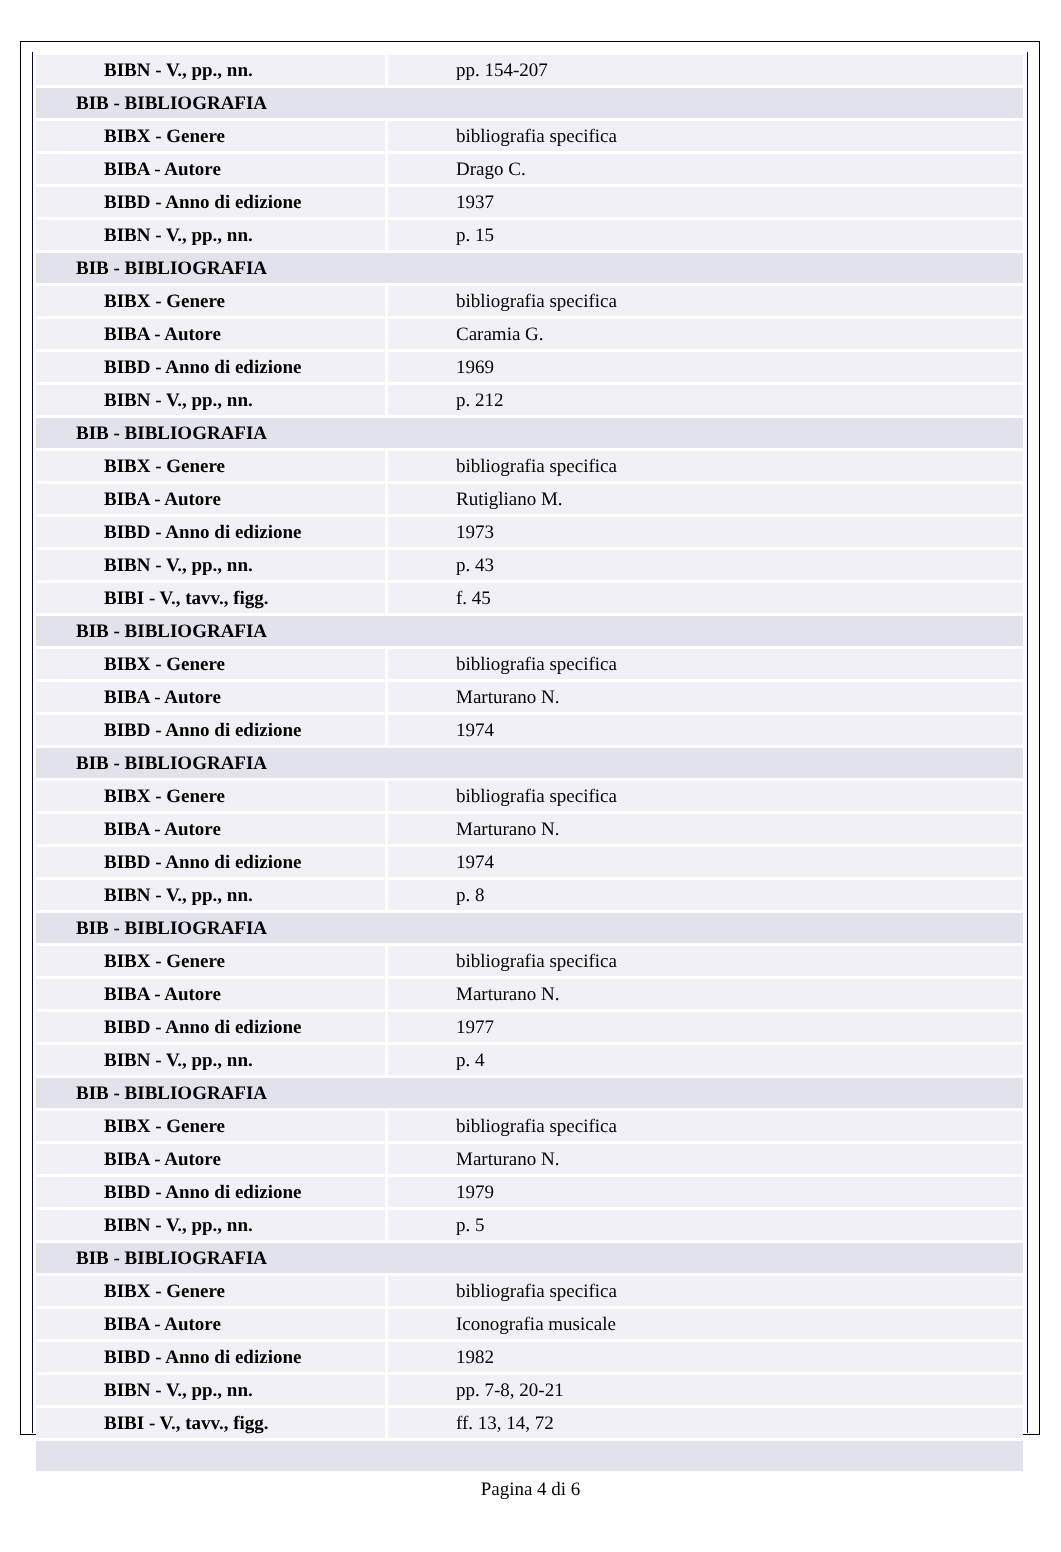| BIBN - V., pp., nn. | pp. 154-207 |
| BIB - BIBLIOGRAFIA | |
| BIBX - Genere | bibliografia specifica |
| BIBA - Autore | Drago C. |
| BIBD - Anno di edizione | 1937 |
| BIBN - V., pp., nn. | p. 15 |
| BIB - BIBLIOGRAFIA | |
| BIBX - Genere | bibliografia specifica |
| BIBA - Autore | Caramia G. |
| BIBD - Anno di edizione | 1969 |
| BIBN - V., pp., nn. | p. 212 |
| BIB - BIBLIOGRAFIA | |
| BIBX - Genere | bibliografia specifica |
| BIBA - Autore | Rutigliano M. |
| BIBD - Anno di edizione | 1973 |
| BIBN - V., pp., nn. | p. 43 |
| BIBI - V., tavv., figg. | f. 45 |
| BIB - BIBLIOGRAFIA | |
| BIBX - Genere | bibliografia specifica |
| BIBA - Autore | Marturano N. |
| BIBD - Anno di edizione | 1974 |
| BIB - BIBLIOGRAFIA | |
| BIBX - Genere | bibliografia specifica |
| BIBA - Autore | Marturano N. |
| BIBD - Anno di edizione | 1974 |
| BIBN - V., pp., nn. | p. 8 |
| BIB - BIBLIOGRAFIA | |
| BIBX - Genere | bibliografia specifica |
| BIBA - Autore | Marturano N. |
| BIBD - Anno di edizione | 1977 |
| BIBN - V., pp., nn. | p. 4 |
| BIB - BIBLIOGRAFIA | |
| BIBX - Genere | bibliografia specifica |
| BIBA - Autore | Marturano N. |
| BIBD - Anno di edizione | 1979 |
| BIBN - V., pp., nn. | p. 5 |
| BIB - BIBLIOGRAFIA | |
| BIBX - Genere | bibliografia specifica |
| BIBA - Autore | Iconografia musicale |
| BIBD - Anno di edizione | 1982 |
| BIBN - V., pp., nn. | pp. 7-8, 20-21 |
| BIBI - V., tavv., figg. | ff. 13, 14, 72 |
Pagina 4 di 6